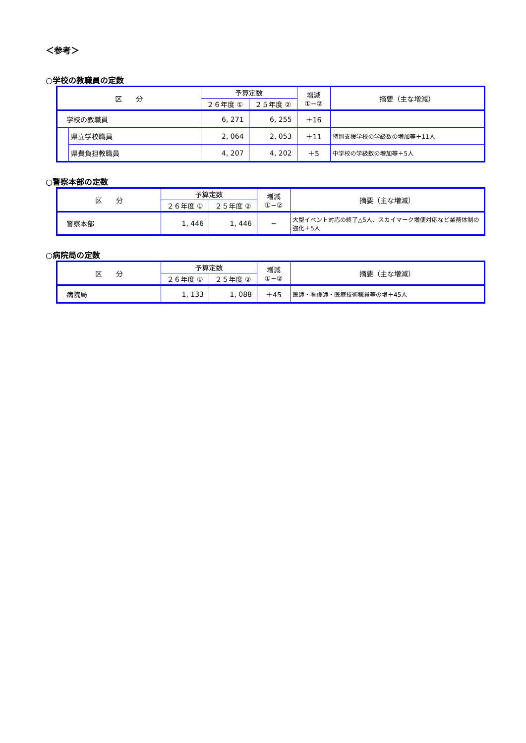＜参考＞
○学校の教職員の定数
| 区 分 | | 予算定数 | | 増減 ①−② | 摘要（主な増減） |
| --- | --- | --- | --- | --- | --- |
| | | ２６年度 ① | ２５年度 ② | | |
| 学校の教職員 | | 6, 271 | 6, 255 | ＋16 | |
| | 県立学校職員 | 2, 064 | 2, 053 | ＋11 | 特別支援学校の学級数の増加等＋11人 |
| | 県費負担教職員 | 4, 207 | 4, 202 | ＋5 | 中学校の学級数の増加等＋5人 |
○警察本部の定数
| 区 分 | 予算定数 | | 増減 ①−② | 摘要（主な増減） |
| --- | --- | --- | --- | --- |
| | ２６年度 ① | ２５年度 ② | | |
| 警察本部 | 1, 446 | 1, 446 | − | 大型イベント対応の終了△5人、スカイマーク増便対応など業務体制の強化＋5人 |
○病院局の定数
| 区 分 | 予算定数 | | 増減 ①−② | 摘要（主な増減） |
| --- | --- | --- | --- | --- |
| | ２６年度 ① | ２５年度 ② | | |
| 病院局 | 1, 133 | 1, 088 | ＋45 | 医師・看護師・医療技術職員等の増＋45人 |